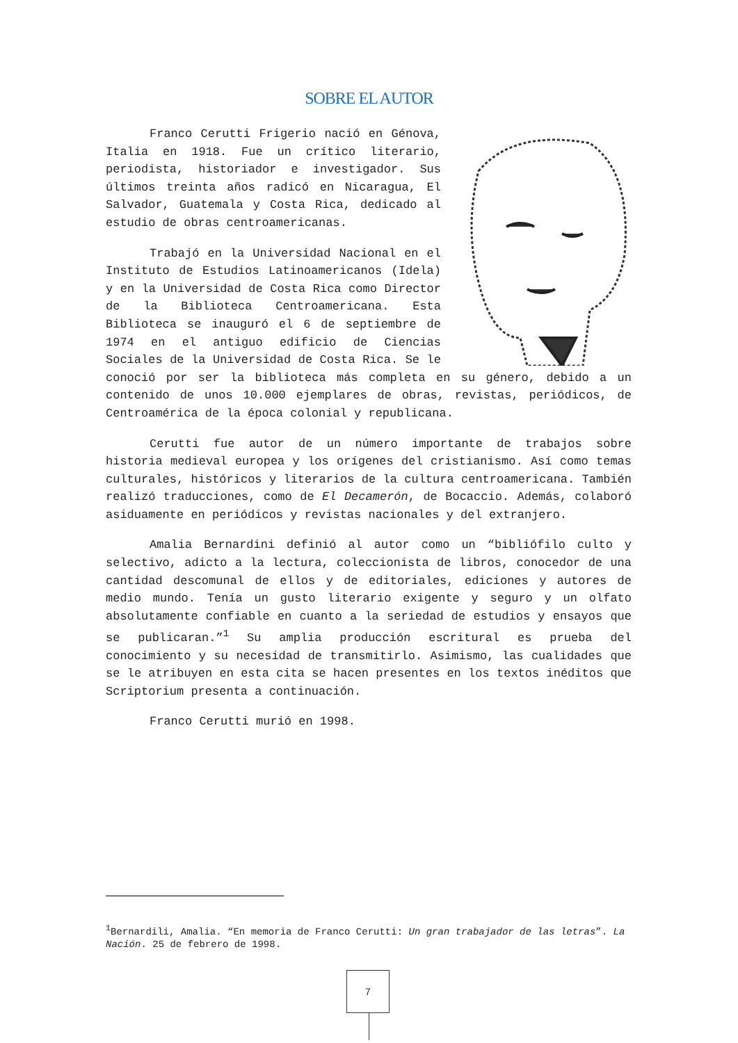SOBRE EL AUTOR
Franco Cerutti Frigerio nació en Génova, Italia en 1918. Fue un crítico literario, periodista, historiador e investigador. Sus últimos treinta años radicó en Nicaragua, El Salvador, Guatemala y Costa Rica, dedicado al estudio de obras centroamericanas.
Trabajó en la Universidad Nacional en el Instituto de Estudios Latinoamericanos (Idela) y en la Universidad de Costa Rica como Director de la Biblioteca Centroamericana. Esta Biblioteca se inauguró el 6 de septiembre de 1974 en el antiguo edificio de Ciencias Sociales de la Universidad de Costa Rica. Se le conoció por ser la biblioteca más completa en su género, debido a un contenido de unos 10.000 ejemplares de obras, revistas, periódicos, de Centroamérica de la época colonial y republicana.
Cerutti fue autor de un número importante de trabajos sobre historia medieval europea y los orígenes del cristianismo. Así como temas culturales, históricos y literarios de la cultura centroamericana. También realizó traducciones, como de El Decamerón, de Bocaccio. Además, colaboró asiduamente en periódicos y revistas nacionales y del extranjero.
Amalia Bernardini definió al autor como un “bibliófilo culto y selectivo, adicto a la lectura, coleccionista de libros, conocedor de una cantidad descomunal de ellos y de editoriales, ediciones y autores de medio mundo. Tenía un gusto literario exigente y seguro y un olfato absolutamente confiable en cuanto a la seriedad de estudios y ensayos que se publicaran.”<sup>1</sup> Su amplia producción escritural es prueba del conocimiento y su necesidad de transmitirlo. Asimismo, las cualidades que se le atribuyen en esta cita se hacen presentes en los textos inéditos que Scriptorium presenta a continuación.
Franco Cerutti murió en 1998.
<sup>1</sup> Bernardili, Amalia. “En memoria de Franco Cerutti: Un gran trabajador de las letras”. La Nación. 25 de febrero de 1998.
7